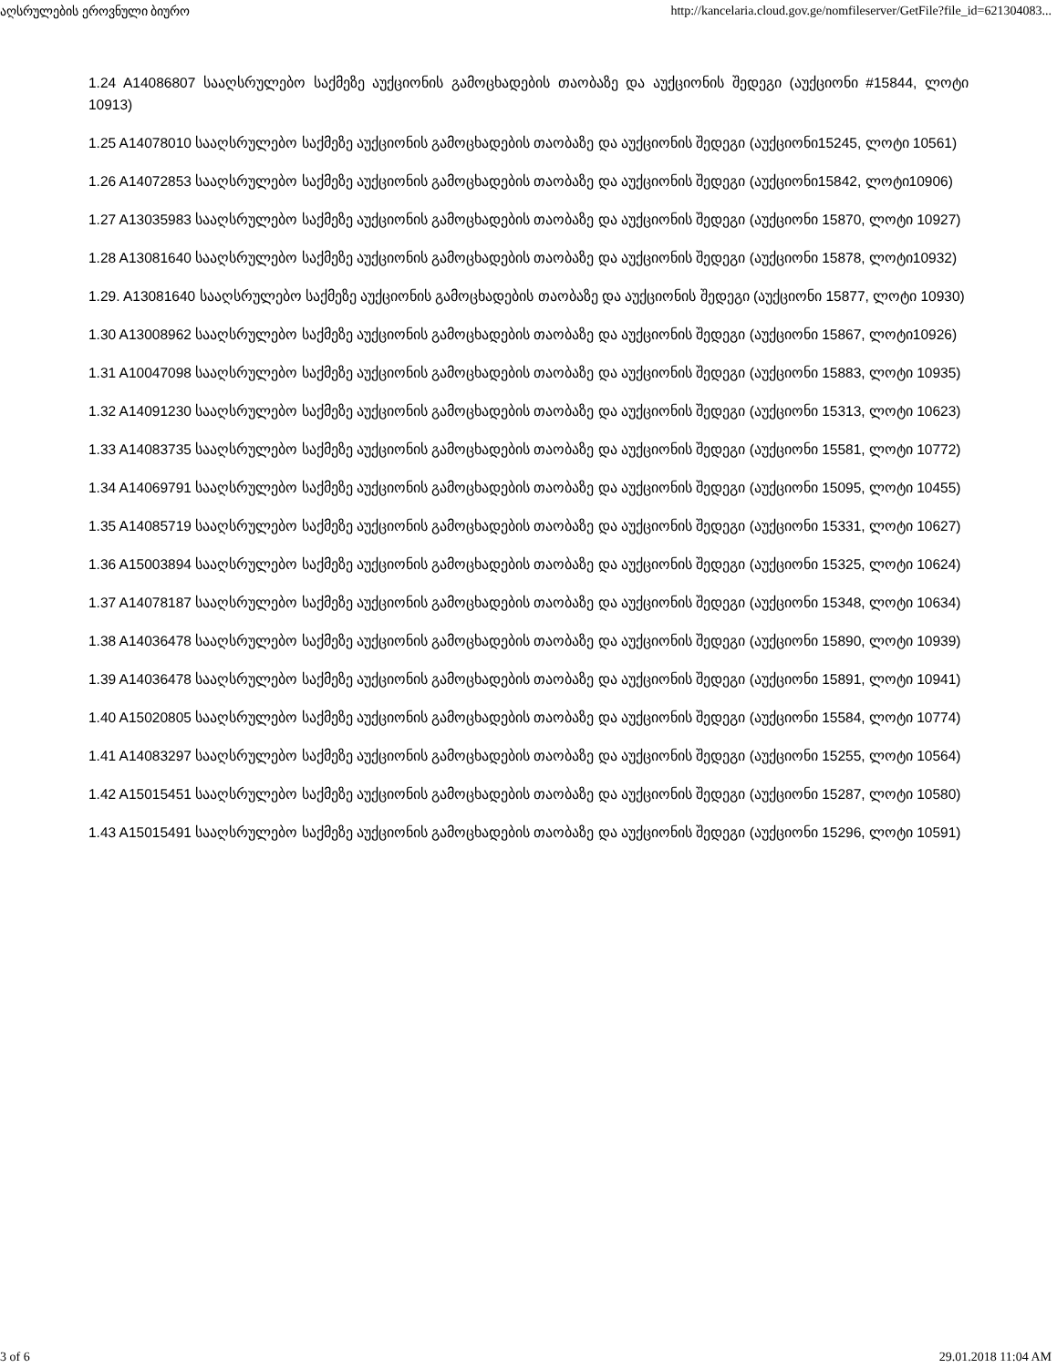აღსრულების ეროვნული ბიურო http://kancelaria.cloud.gov.ge/nomfileserver/GetFile?file_id=621304083...
1.24 A14086807 სააღსრულებო საქმეზე აუქციონის გამოცხადების თაობაზე და აუქციონის შედეგი (აუქციონი #15844, ლოტი 10913)
1.25 A14078010 სააღსრულებო საქმეზე აუქციონის გამოცხადების თაობაზე და აუქციონის შედეგი (აუქციონი15245, ლოტი 10561)
1.26 A14072853 სააღსრულებო საქმეზე აუქციონის გამოცხადების თაობაზე და აუქციონის შედეგი (აუქციონი15842, ლოტი10906)
1.27 A13035983 სააღსრულებო საქმეზე აუქციონის გამოცხადების თაობაზე და აუქციონის შედეგი (აუქციონი 15870, ლოტი 10927)
1.28 A13081640 სააღსრულებო საქმეზე აუქციონის გამოცხადების თაობაზე და აუქციონის შედეგი (აუქციონი 15878, ლოტი10932)
1.29. A13081640 სააღსრულებო საქმეზე აუქციონის გამოცხადების თაობაზე და აუქციონის შედეგი (აუქციონი 15877, ლოტი 10930)
1.30 A13008962 სააღსრულებო საქმეზე აუქციონის გამოცხადების თაობაზე და აუქციონის შედეგი (აუქციონი 15867, ლოტი10926)
1.31 A10047098 სააღსრულებო საქმეზე აუქციონის გამოცხადების თაობაზე და აუქციონის შედეგი (აუქციონი 15883, ლოტი 10935)
1.32 A14091230 სააღსრულებო საქმეზე აუქციონის გამოცხადების თაობაზე და აუქციონის შედეგი (აუქციონი 15313, ლოტი 10623)
1.33 A14083735 სააღსრულებო საქმეზე აუქციონის გამოცხადების თაობაზე და აუქციონის შედეგი (აუქციონი 15581, ლოტი 10772)
1.34 A14069791 სააღსრულებო საქმეზე აუქციონის გამოცხადების თაობაზე და აუქციონის შედეგი (აუქციონი 15095, ლოტი 10455)
1.35 A14085719 სააღსრულებო საქმეზე აუქციონის გამოცხადების თაობაზე და აუქციონის შედეგი (აუქციონი 15331, ლოტი 10627)
1.36 A15003894 სააღსრულებო საქმეზე აუქციონის გამოცხადების თაობაზე და აუქციონის შედეგი (აუქციონი 15325, ლოტი 10624)
1.37 A14078187 სააღსრულებო საქმეზე აუქციონის გამოცხადების თაობაზე და აუქციონის შედეგი (აუქციონი 15348, ლოტი 10634)
1.38 A14036478 სააღსრულებო საქმეზე აუქციონის გამოცხადების თაობაზე და აუქციონის შედეგი (აუქციონი 15890, ლოტი 10939)
1.39 A14036478 სააღსრულებო საქმეზე აუქციონის გამოცხადების თაობაზე და აუქციონის შედეგი (აუქციონი 15891, ლოტი 10941)
1.40 A15020805 სააღსრულებო საქმეზე აუქციონის გამოცხადების თაობაზე და აუქციონის შედეგი (აუქციონი 15584, ლოტი 10774)
1.41 A14083297 სააღსრულებო საქმეზე აუქციონის გამოცხადების თაობაზე და აუქციონის შედეგი (აუქციონი 15255, ლოტი 10564)
1.42 A15015451 სააღსრულებო საქმეზე აუქციონის გამოცხადების თაობაზე და აუქციონის შედეგი (აუქციონი 15287, ლოტი 10580)
1.43 A15015491 სააღსრულებო საქმეზე აუქციონის გამოცხადების თაობაზე და აუქციონის შედეგი (აუქციონი 15296, ლოტი 10591)
3 of 6 29.01.2018 11:04 AM